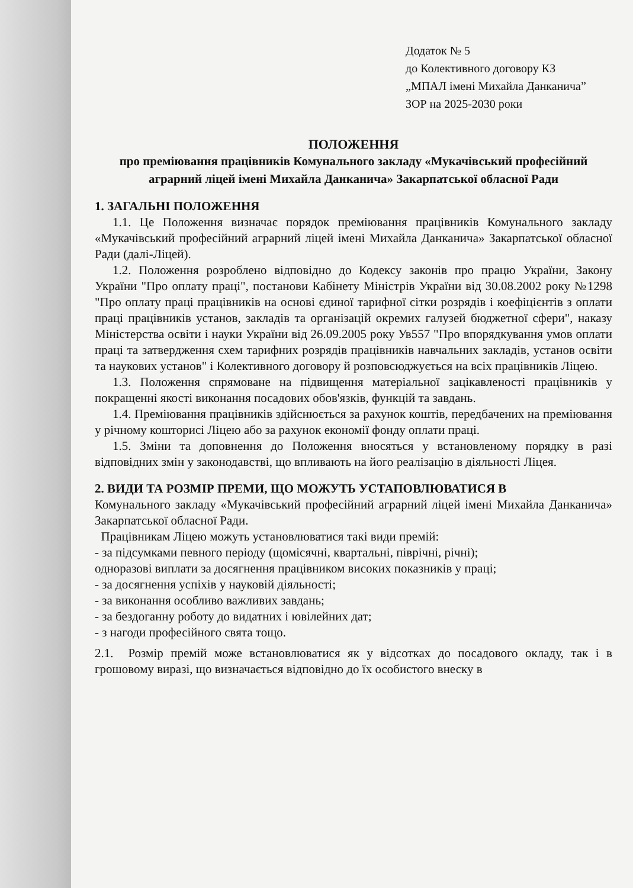Додаток № 5
до Колективного договору КЗ
„МПАЛ імені Михайла Данканича”
ЗОР на 2025-2030 роки
ПОЛОЖЕННЯ
про преміювання працівників Комунального закладу «Мукачівський професійний аграрний ліцей імені Михайла Данканича» Закарпатської обласної Ради
1. ЗАГАЛЬНІ ПОЛОЖЕННЯ
1.1. Це Положення визначає порядок преміювання працівників Комунального закладу «Мукачівський професійний аграрний ліцей імені Михайла Данканича» Закарпатської обласної Ради (далі-Ліцей).
1.2. Положення розроблено відповідно до Кодексу законів про працю України, Закону України "Про оплату праці", постанови Кабінету Міністрів України від 30.08.2002 року №1298 "Про оплату праці працівників на основі єдиної тарифної сітки розрядів і коефіцієнтів з оплати праці працівників установ, закладів та організацій окремих галузей бюджетної сфери", наказу Міністерства освіти і науки України від 26.09.2005 року Ув557 "Про впорядкування умов оплати праці та затвердження схем тарифних розрядів працівників навчальних закладів, установ освіти та наукових установ" і Колективного договору й розповсюджується на всіх працівників Ліцею.
1.3. Положення спрямоване на підвищення матеріальної зацікавленості працівників у покращенні якості виконання посадових обов'язків, функцій та завдань.
1.4. Преміювання працівників здійснюється за рахунок коштів, передбачених на преміювання у річному кошторисі Ліцею або за рахунок економії фонду оплати праці.
1.5. Зміни та доповнення до Положення вносяться у встановленому порядку в разі відповідних змін у законодавстві, що впливають на його реалізацію в діяльності Ліцея.
2. ВИДИ ТА РОЗМІР ПРЕМИ, ЩО МОЖУТЬ УСТАПОВЛЮВАТИСЯ В
Комунального закладу «Мукачівський професійний аграрний ліцей імені Михайла Данканича» Закарпатської обласної Ради.
Працівникам Ліцею можуть установлюватися такі види премій:
- за підсумками певного періоду (щомісячні, квартальні, піврічні, річні);
одноразові виплати за досягнення працівником високих показників у праці;
- за досягнення успіхів у науковій діяльності;
- за виконання особливо важливих завдань;
- за бездоганну роботу до видатних і ювілейних дат;
- з нагоди професійного свята тощо.
2.1. Розмір премій може встановлюватися як у відсотках до посадового окладу, так і в грошовому виразі, що визначається відповідно до їх особистого внеску в